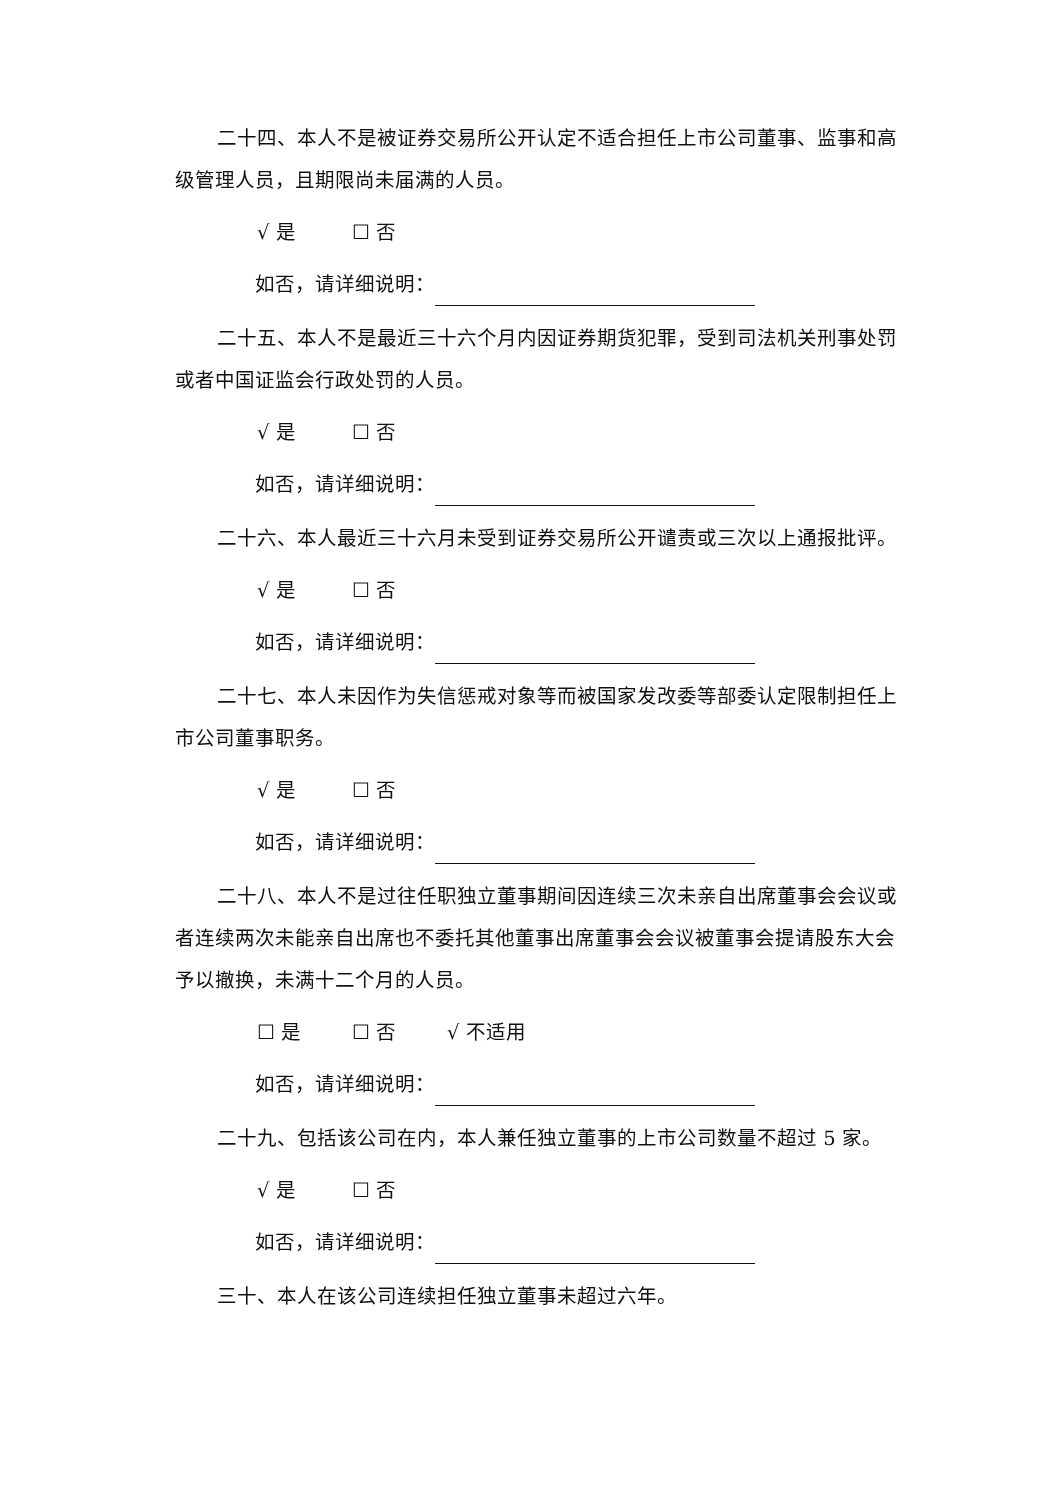二十四、本人不是被证券交易所公开认定不适合担任上市公司董事、监事和高级管理人员，且期限尚未届满的人员。
√ 是 ☐ 否
如否，请详细说明：
二十五、本人不是最近三十六个月内因证券期货犯罪，受到司法机关刑事处罚或者中国证监会行政处罚的人员。
√ 是 ☐ 否
如否，请详细说明：
二十六、本人最近三十六月未受到证券交易所公开谴责或三次以上通报批评。
√ 是 ☐ 否
如否，请详细说明：
二十七、本人未因作为失信惩戒对象等而被国家发改委等部委认定限制担任上市公司董事职务。
√ 是 ☐ 否
如否，请详细说明：
二十八、本人不是过往任职独立董事期间因连续三次未亲自出席董事会会议或者连续两次未能亲自出席也不委托其他董事出席董事会会议被董事会提请股东大会予以撤换，未满十二个月的人员。
☐ 是 ☐ 否 √ 不适用
如否，请详细说明：
二十九、包括该公司在内，本人兼任独立董事的上市公司数量不超过 5 家。
√ 是 ☐ 否
如否，请详细说明：
三十、本人在该公司连续担任独立董事未超过六年。